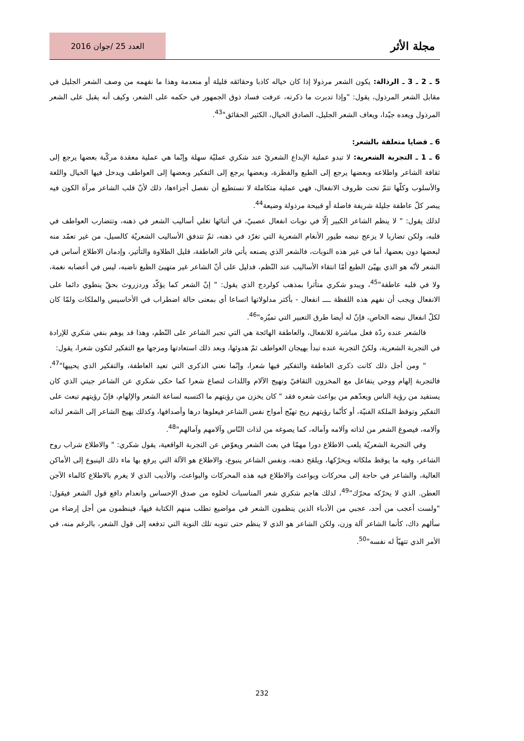مجلة الأثر العدد 25 /جوان 2016
5 ـ 2 ـ 3 ـ الرذالة: يكون الشعر مرذولا إذا كان خياله كاذبا وحقائقه قليلة أو منعدمة وهذا ما نفهمه من وصف الشعر الجليل في مقابل الشعر المرذول، يقول: "وإذا تدبرت ما ذكرته، عرفت فساد ذوق الجمهور في حكمه على الشعر، وكيف أنه يقبل على الشعر المرذول ويعده جيّدا، ويعاف الشعر الجليل، الصادق الخيال، الكثير الحقائق"<sup>43</sup>.
6 ـ قضايا متعلقة بالشعر:
6 ـ 1 ـ التجربة الشعرية: لا تبدو عملية الإبداع الشعريّ عند شكري عمليّة سهلة وإنّما هي عملية معقدة مركّبة بعضها يرجع إلى ثقافة الشاعر واطلاعه وبعضها يرجع إلى الطبع والفطرة، وبعضها يرجع إلى التفكير وبعضها إلى العواطف ويدخل فيها الخيال واللغة والأسلوب وكلّها تتمّ تحت ظروف الانفعال، فهي عملية متكاملة لا نستطيع أن نفصل أجزاءها، ذلك لأنّ قلب الشاعر مرآة الكون فيه يبصر كلّ عاطفة جليلة شريفة فاضلة أو قبيحة مرذولة وضيعة<sup>44</sup>.
لذلك يقول: " لا ينظم الشاعر الكبير إلّا في نوبات انفعال عصبيّ، في أثنائها تغلي أساليب الشعر في ذهنه، وتتضارب العواطف في قلبه، ولكن تضاربا لا يزعج نبضه طيور الأنغام الشعرية التي تغرّد في ذهنه، ثمّ تتدفق الأساليب الشعريّة كالسيل، من غير تعمّد منه لبعضها دون بعضها، أما في غير هذه النوبات، فالشعر الذي يصنعه يأتي فاتر العاطفة، قليل الطلاوة والتأثير، وإدمان الاطلاع أساس في الشعر لأنّه هو الذي يهيّئ الطبع أمّا انتقاء الأساليب عند النّظم، فدليل على أنّ الشاعر غير متهيئ الطبع ناضبه، ليس في أعصابه نغمة، ولا في قلبه عاطفة"<sup>45</sup>، ويبدو شكري متأثرا بمذهب كولردج الذي يقول: " إنّ الشعر كما يؤكّد وردزروث بحقّ ينطوي دائما على الانفعال ويجب أن نفهم هذه اللفظة ــــ انفعال - بأكثر مدلولاتها اتساعا أي بمعنى حالة اضطراب في الأحاسيس والملكات ولمّا كان لكلّ انفعال نبضه الخاص، فإنّ له أيضا طرق التعبير التي تميّزه"<sup>46</sup>.
فالشعر عنده ردّة فعل مباشرة للانفعال، والعاطفة الهائجة هي التي تجبر الشاعر على النّظم، وهذا قد يوهم بنفي شكري للإرادة في التجربة الشعرية، ولكنّ التجربة عنده تبدأ بهيجان العواطف ثمّ هدوئها، وبعد ذلك استعادتها ومزجها مع التفكير لتكون شعرا، يقول:
" ومن أجل ذلك كانت ذكرى العاطفة والتفكير فيها شعرا، وإنّما نعني الذكرى التي تعيد العاطفة، والتفكير الذي يحييها"<sup>47</sup>، فالتجربة إلهام ووحي يتفاعل مع المخزون الثقافيّ وتهيج الآلام واللذات لتصاغ شعرا كما حكى شكري عن الشاعر جيتي الذي كان يستفيد من رؤية الناس ويعدّهم من بواعث شعره فقد " كان يخزن من رؤيتهم ما اكتسبه لساعة الشعر والإلهام، فإنّ رؤيتهم تبعث على التفكير وتوقظ الملكة الفنيّة، أو كأنّما رؤيتهم ريح تهيّج أمواج نفس الشاعر فيعلوها درها وأصدافها، وكذلك يهيج الشاعر إلى الشعر لذاته وآلامه، فيصوغ الشعر من لذاته وآلامه وآماله، كما يصوغه من لذات النّاس وآلامهم وآمالهم"<sup>48</sup>.
وفي التجربة الشعريّة يلعب الاطلاع دورا مهمّا في بعث الشعر ويعوّض عن التجربة الواقعية، يقول شكري: " والاطلاع شراب روح الشاعر، وفيه ما يوقظ ملكاته ويحرّكها، ويلقح ذهنه، ونفس الشاعر ينبوع، والاطلاع هو الآلة التي يرفع بها ماء ذلك الينبوع إلى الأماكن العالية، والشاعر في حاجة إلى محركات وبواعث والاطلاع فيه هذه المحركات والبواعث، والأديب الذي لا يغرم بالاطلاع كالماء الآجن العطن. الذي لا يحرّكه محرّك"<sup>49</sup>، لذلك هاجم شكري شعر المناسبات لخلوه من صدق الإحساس وانعدام دافع قول الشعر فيقول: "ولست أعجب من أحد، عجبي من الأدباء الذين ينظمون الشعر في مواضيع تطلب منهم الكتابة فيها، فينظمون من أجل إرضاء من سألهم ذاك، كأنما الشاعر آلة وزن، ولكن الشاعر هو الذي لا ينظم حتى تنوبه تلك النوبة التي تدفعه إلى قول الشعر، بالرغم منه، في الأمر الذي تتهيّأ له نفسه"<sup>50</sup>.
232